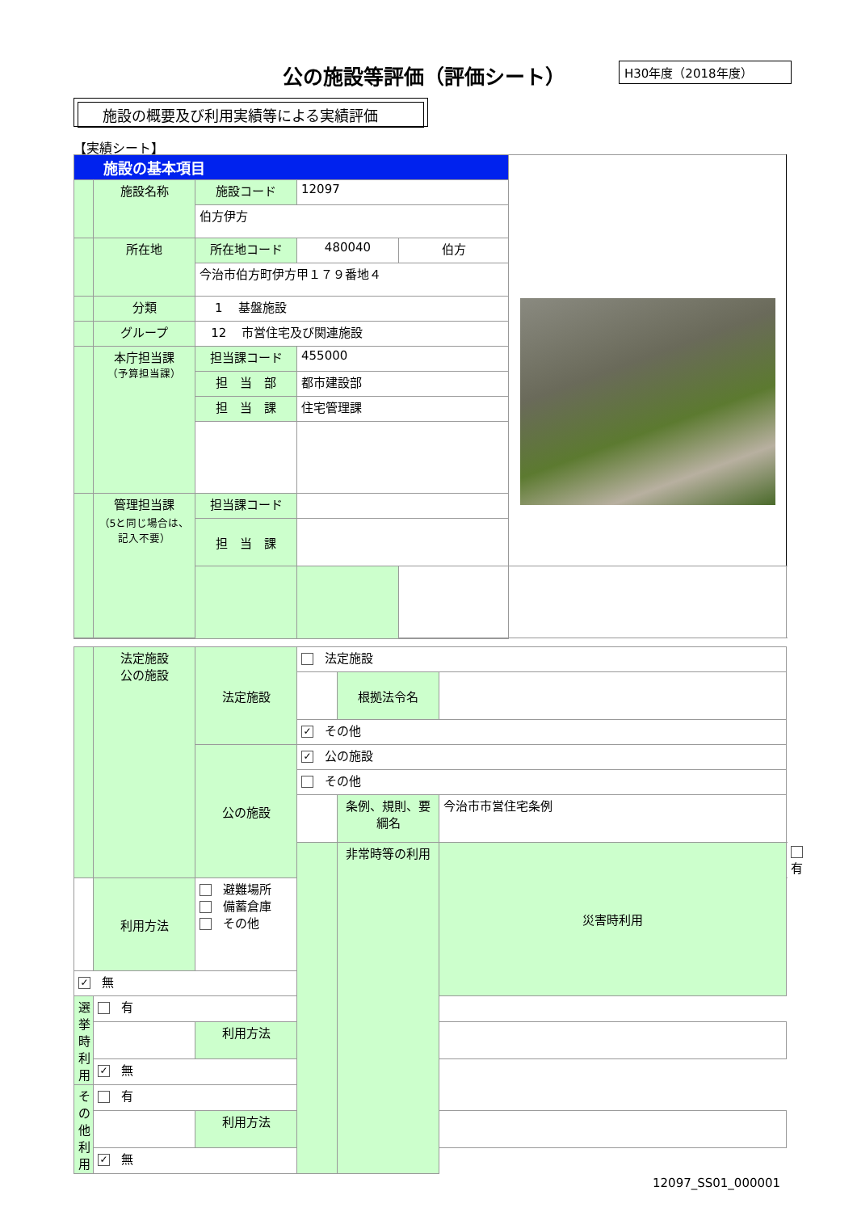公の施設等評価（評価シート） H30年度（2018年度）
施設の概要及び利用実績等による実績評価
【実績シート】
| 施設の基本項目 | | | | | |
| | 施設名称 | 施設コード | 12097 | | |
| | | 伯方伊方 | | | |
| | 所在地 | 所在地コード | 480040 | 伯方 | |
| | | 今治市伯方町伊方甲１７９番地４ | | | |
| | 分類 | 1 基盤施設 | | | |
| | グループ | 12 市営住宅及び関連施設 | | | |
| | 本庁担当課 （予算担当課） | 担当課コード | 455000 | | |
| | | 担 当 部 | 都市建設部 | | |
| | | 担 当 課 | 住宅管理課 | | |
| | 管理担当課 （5と同じ場合は、記入不要） | 担当課コード | | | |
| | | 担 当 課 | | | |
| | 法定施設 公の施設 | 法定施設 | 法定施設 | | | |
| | | | | 根拠法令名 | | |
| | | | ✓ その他 | | | |
| | | 公の施設 | ✓ 公の施設 | | | |
| | | | その他 | | | |
| | | | | 条例、規則、要綱名 | 今治市市営住宅条例 | |
| | | | | 非常時等の利用 | 災害時利用 | 有 |
| | 利用方法 | 避難場所 備蓄倉庫 その他 | | | | |
| ✓ 無 | | | | | | |
| 選挙時利用 | 有 | | | | | |
| | | 利用方法 | | | | |
| | ✓ 無 | | | | | |
| その他利用 | 有 | | | | | |
| | | 利用方法 | | | | |
| | ✓ 無 | | | | | |
12097_SS01_000001